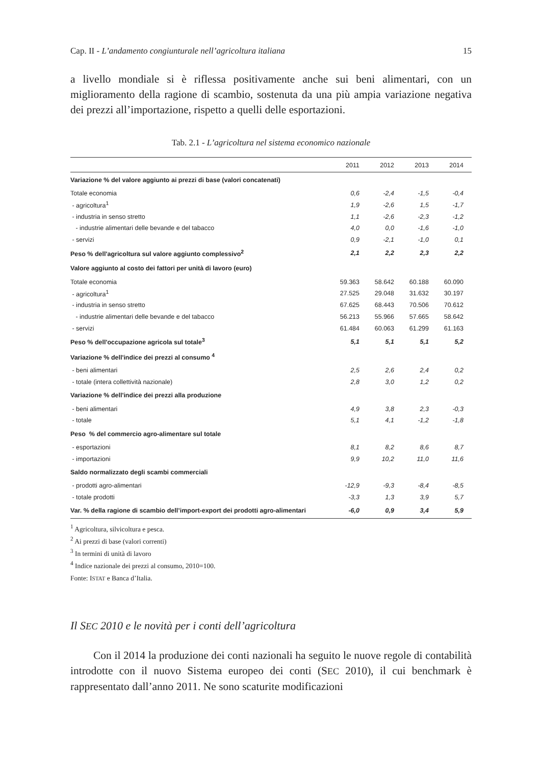Cap. II - L’andamento congiunturale nell’agricoltura italiana 15
a livello mondiale si è riflessa positivamente anche sui beni alimentari, con un miglioramento della ragione di scambio, sostenuta da una più ampia variazione negativa dei prezzi all’importazione, rispetto a quelli delle esportazioni.
Tab. 2.1 - L’agricoltura nel sistema economico nazionale
| | 2011 | 2012 | 2013 | 2014 |
| --- | --- | --- | --- | --- |
| Variazione % del valore aggiunto ai prezzi di base (valori concatenati) | | | | |
| Totale economia | 0,6 | -2,4 | -1,5 | -0,4 |
| - agricoltura<sup>1</sup> | 1,9 | -2,6 | 1,5 | -1,7 |
| - industria in senso stretto | 1,1 | -2,6 | -2,3 | -1,2 |
| - industrie alimentari delle bevande e del tabacco | 4,0 | 0,0 | -1,6 | -1,0 |
| - servizi | 0,9 | -2,1 | -1,0 | 0,1 |
| Peso % dell'agricoltura sul valore aggiunto complessivo<sup>2</sup> | 2,1 | 2,2 | 2,3 | 2,2 |
| Valore aggiunto al costo dei fattori per unità di lavoro (euro) | | | | |
| Totale economia | 59.363 | 58.642 | 60.188 | 60.090 |
| - agricoltura<sup>1</sup> | 27.525 | 29.048 | 31.632 | 30.197 |
| - industria in senso stretto | 67.625 | 68.443 | 70.506 | 70.612 |
| - industrie alimentari delle bevande e del tabacco | 56.213 | 55.966 | 57.665 | 58.642 |
| - servizi | 61.484 | 60.063 | 61.299 | 61.163 |
| Peso % dell'occupazione agricola sul totale<sup>3</sup> | 5,1 | 5,1 | 5,1 | 5,2 |
| Variazione % dell'indice dei prezzi al consumo <sup>4</sup> | | | | |
| - beni alimentari | 2,5 | 2,6 | 2,4 | 0,2 |
| - totale (intera collettività nazionale) | 2,8 | 3,0 | 1,2 | 0,2 |
| Variazione % dell'indice dei prezzi alla produzione | | | | |
| - beni alimentari | 4,9 | 3,8 | 2,3 | -0,3 |
| - totale | 5,1 | 4,1 | -1,2 | -1,8 |
| Peso % del commercio agro-alimentare sul totale | | | | |
| - esportazioni | 8,1 | 8,2 | 8,6 | 8,7 |
| - importazioni | 9,9 | 10,2 | 11,0 | 11,6 |
| Saldo normalizzato degli scambi commerciali | | | | |
| - prodotti agro-alimentari | -12,9 | -9,3 | -8,4 | -8,5 |
| - totale prodotti | -3,3 | 1,3 | 3,9 | 5,7 |
| Var. % della ragione di scambio dell’import-export dei prodotti agro-alimentari | -6,0 | 0,9 | 3,4 | 5,9 |
<sup>1</sup> Agricoltura, silvicoltura e pesca.
<sup>2</sup> Ai prezzi di base (valori correnti)
<sup>3</sup> In termini di unità di lavoro
<sup>4</sup> Indice nazionale dei prezzi al consumo, 2010=100.
Fonte: ISTAT e Banca d’Italia.
Il SEC 2010 e le novità per i conti dell’agricoltura
Con il 2014 la produzione dei conti nazionali ha seguito le nuove regole di contabilità introdotte con il nuovo Sistema europeo dei conti (SEC 2010), il cui benchmark è rappresentato dall’anno 2011. Ne sono scaturite modificazioni